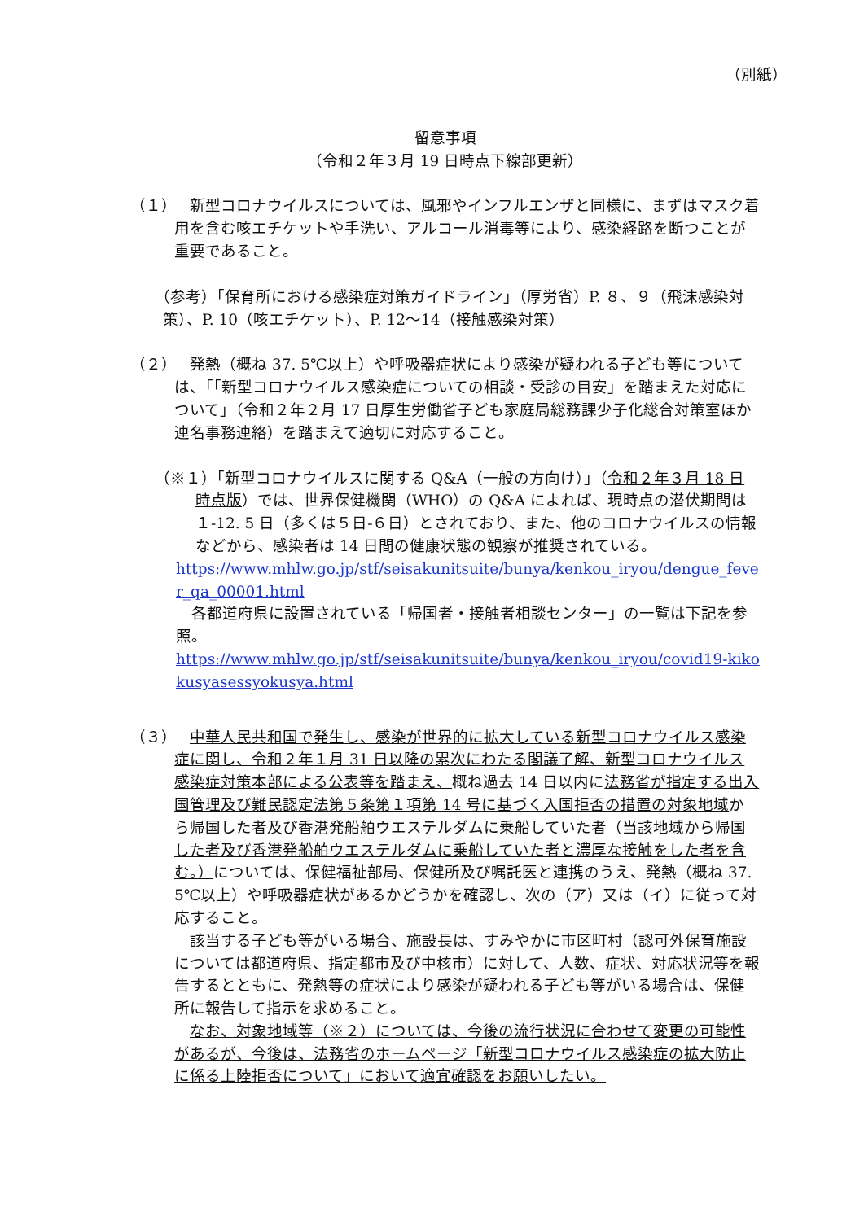（別紙）
留意事項
（令和２年３月 19 日時点下線部更新）
（１）
　新型コロナウイルスについては、風邪やインフルエンザと同様に、まずはマスク着用を含む咳エチケットや手洗い、アルコール消毒等により、感染経路を断つことが重要であること。
（参考）「保育所における感染症対策ガイドライン」（厚労省）P. ８、９（飛沫感染対策）、P. 10（咳エチケット）、P. 12～14（接触感染対策）
（２）
　発熱（概ね 37. 5℃以上）や呼吸器症状により感染が疑われる子ども等については、「「新型コロナウイルス感染症についての相談・受診の目安」を踏まえた対応について」（令和２年２月 17 日厚生労働省子ども家庭局総務課少子化総合対策室ほか連名事務連絡）を踏まえて適切に対応すること。
（※１）「新型コロナウイルスに関する Q&A（一般の方向け）」（令和２年３月 18 日時点版）では、世界保健機関（WHO）の Q&A によれば、現時点の潜伏期間は１-12. 5 日（多くは５日-６日）とされており、また、他のコロナウイルスの情報などから、感染者は 14 日間の健康状態の観察が推奨されている。
https://www.mhlw.go.jp/stf/seisakunitsuite/bunya/kenkou_iryou/dengue_fever_qa_00001.html
　各都道府県に設置されている「帰国者・接触者相談センター」の一覧は下記を参照。
https://www.mhlw.go.jp/stf/seisakunitsuite/bunya/kenkou_iryou/covid19-kikokusyasessyokusya.html
（３）
　中華人民共和国で発生し、感染が世界的に拡大している新型コロナウイルス感染症に関し、令和２年１月 31 日以降の累次にわたる閣議了解、新型コロナウイルス感染症対策本部による公表等を踏まえ、概ね過去 14 日以内に法務省が指定する出入国管理及び難民認定法第５条第１項第 14 号に基づく入国拒否の措置の対象地域から帰国した者及び香港発船舶ウエステルダムに乗船していた者（当該地域から帰国した者及び香港発船舶ウエステルダムに乗船していた者と濃厚な接触をした者を含む。）については、保健福祉部局、保健所及び嘱託医と連携のうえ、発熱（概ね 37. 5℃以上）や呼吸器症状があるかどうかを確認し、次の（ア）又は（イ）に従って対応すること。
　該当する子ども等がいる場合、施設長は、すみやかに市区町村（認可外保育施設については都道府県、指定都市及び中核市）に対して、人数、症状、対応状況等を報告するとともに、発熱等の症状により感染が疑われる子ども等がいる場合は、保健所に報告して指示を求めること。
　なお、対象地域等（※２）については、今後の流行状況に合わせて変更の可能性があるが、今後は、法務省のホームページ「新型コロナウイルス感染症の拡大防止に係る上陸拒否について」において適宜確認をお願いしたい。